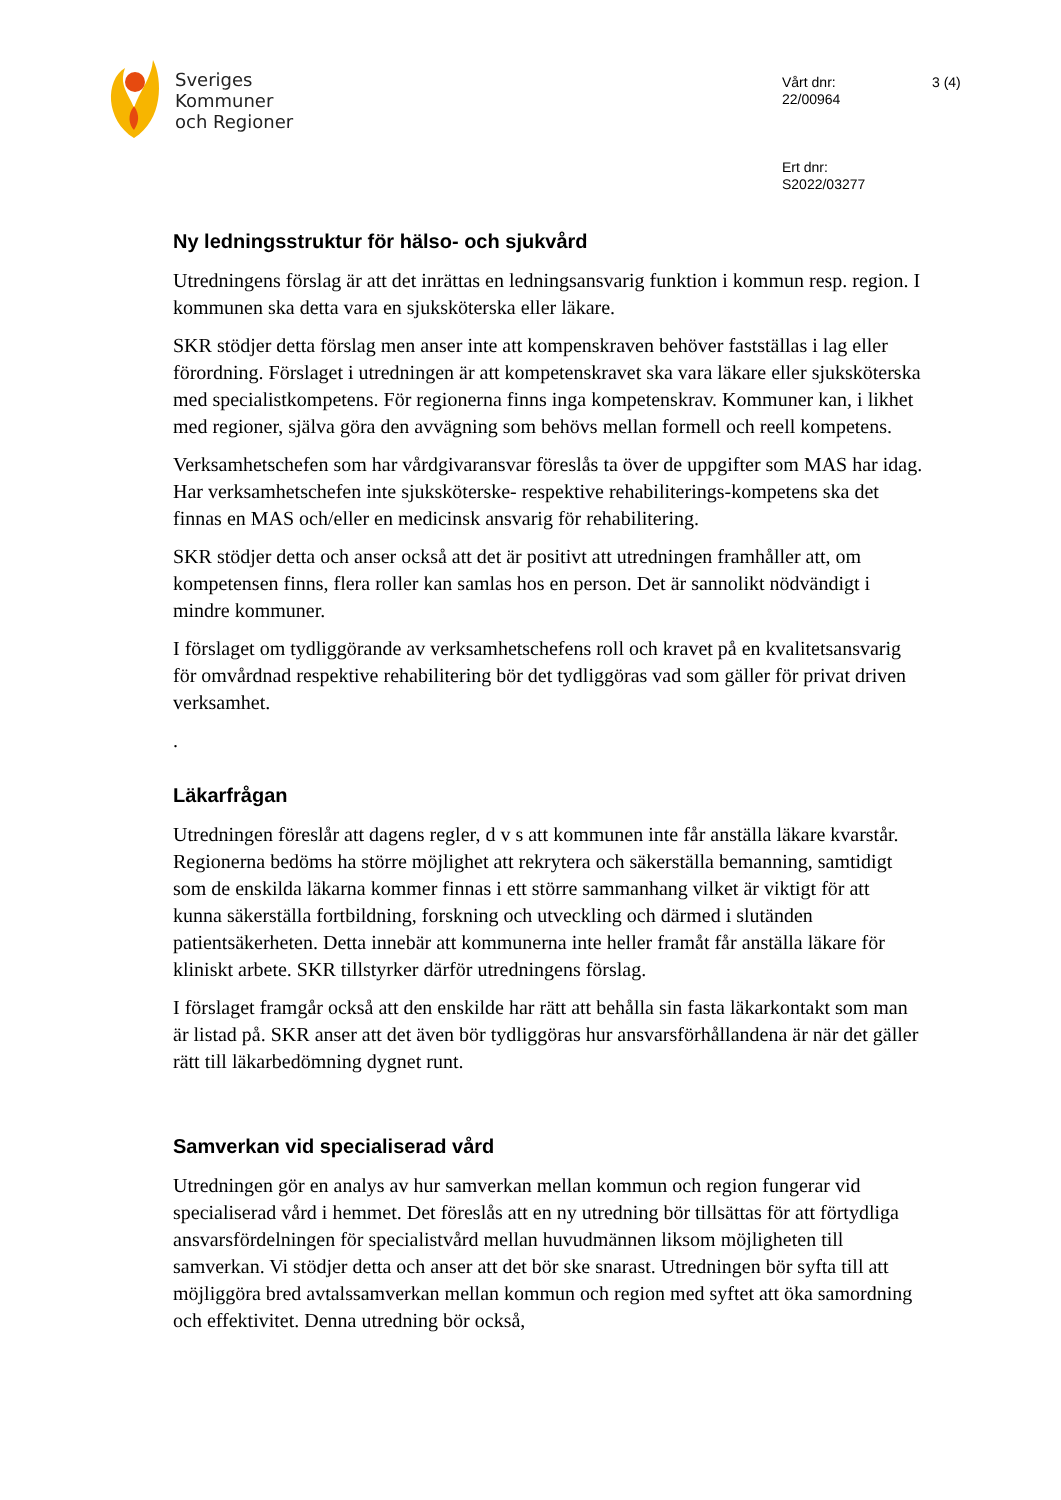Sveriges
Kommuner
och Regioner
Vårt dnr:
22/00964
Ert dnr:
S2022/03277
3 (4)
Ny ledningsstruktur för hälso- och sjukvård
Utredningens förslag är att det inrättas en ledningsansvarig funktion i kommun resp. region. I kommunen ska detta vara en sjuksköterska eller läkare.
SKR stödjer detta förslag men anser inte att kompenskraven behöver fastställas i lag eller förordning. Förslaget i utredningen är att kompetenskravet ska vara läkare eller sjuksköterska med specialistkompetens. För regionerna finns inga kompetenskrav. Kommuner kan, i likhet med regioner, själva göra den avvägning som behövs mellan formell och reell kompetens.
Verksamhetschefen som har vårdgivaransvar föreslås ta över de uppgifter som MAS har idag. Har verksamhetschefen inte sjuksköterske- respektive rehabiliterings-kompetens ska det finnas en MAS och/eller en medicinsk ansvarig för rehabilitering.
SKR stödjer detta och anser också att det är positivt att utredningen framhåller att, om kompetensen finns, flera roller kan samlas hos en person. Det är sannolikt nödvändigt i mindre kommuner.
I förslaget om tydliggörande av verksamhetschefens roll och kravet på en kvalitetsansvarig för omvårdnad respektive rehabilitering bör det tydliggöras vad som gäller för privat driven verksamhet.
.
Läkarfrågan
Utredningen föreslår att dagens regler, d v s att kommunen inte får anställa läkare kvarstår. Regionerna bedöms ha större möjlighet att rekrytera och säkerställa bemanning, samtidigt som de enskilda läkarna kommer finnas i ett större sammanhang vilket är viktigt för att kunna säkerställa fortbildning, forskning och utveckling och därmed i slutänden patientsäkerheten. Detta innebär att kommunerna inte heller framåt får anställa läkare för kliniskt arbete. SKR tillstyrker därför utredningens förslag.
I förslaget framgår också att den enskilde har rätt att behålla sin fasta läkarkontakt som man är listad på. SKR anser att det även bör tydliggöras hur ansvarsförhållandena är när det gäller rätt till läkarbedömning dygnet runt.
Samverkan vid specialiserad vård
Utredningen gör en analys av hur samverkan mellan kommun och region fungerar vid specialiserad vård i hemmet. Det föreslås att en ny utredning bör tillsättas för att förtydliga ansvarsfördelningen för specialistvård mellan huvudmännen liksom möjligheten till samverkan. Vi stödjer detta och anser att det bör ske snarast. Utredningen bör syfta till att möjliggöra bred avtalssamverkan mellan kommun och region med syftet att öka samordning och effektivitet. Denna utredning bör också,